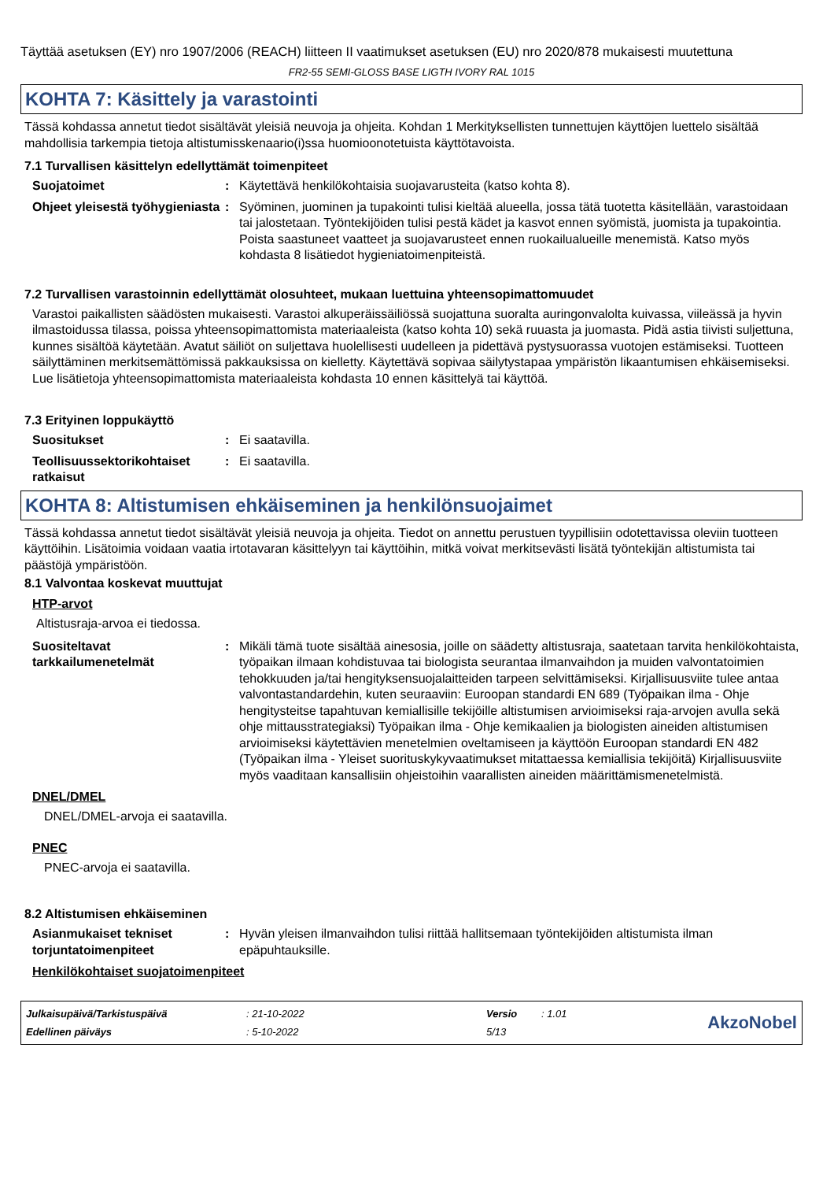Täyttää asetuksen (EY) nro 1907/2006 (REACH) liitteen II vaatimukset asetuksen (EU) nro 2020/878 mukaisesti muutettuna
FR2-55 SEMI-GLOSS BASE LIGTH IVORY RAL 1015
KOHTA 7: Käsittely ja varastointi
Tässä kohdassa annetut tiedot sisältävät yleisiä neuvoja ja ohjeita. Kohdan 1 Merkityksellisten tunnettujen käyttöjen luettelo sisältää mahdollisia tarkempia tietoja altistumisskenaario(i)ssa huomioonotetuista käyttötavoista.
7.1 Turvallisen käsittelyn edellyttämät toimenpiteet
Suojatoimet : Käytettävä henkilökohtaisia suojavarusteita (katso kohta 8).
Ohjeet yleisestä työhygieniasta
: Syöminen, juominen ja tupakointi tulisi kieltää alueella, jossa tätä tuotetta käsitellään, varastoidaan tai jalostetaan. Työntekijöiden tulisi pestä kädet ja kasvot ennen syömistä, juomista ja tupakointia. Poista saastuneet vaatteet ja suojavarusteet ennen ruokailualueille menemistä. Katso myös kohdasta 8 lisätiedot hygieniatoimenpiteistä.
7.2 Turvallisen varastoinnin edellyttämät olosuhteet, mukaan luettuina yhteensopimattomuudet
Varastoi paikallisten säädösten mukaisesti. Varastoi alkuperäissäiliössä suojattuna suoralta auringonvalolta kuivassa, viileässä ja hyvin ilmastoidussa tilassa, poissa yhteensopimattomista materiaaleista (katso kohta 10) sekä ruuasta ja juomasta. Pidä astia tiivisti suljettuna, kunnes sisältöä käytetään. Avatut säiliöt on suljettava huolellisesti uudelleen ja pidettävä pystysuorassa vuotojen estämiseksi. Tuotteen säilyttäminen merkitsemättömissä pakkauksissa on kielletty. Käytettävä sopivaa säilytystapaa ympäristön likaantumisen ehkäisemiseksi. Lue lisätietoja yhteensopimattomista materiaaleista kohdasta 10 ennen käsittelyä tai käyttöä.
7.3 Erityinen loppukäyttö
Suositukset : Ei saatavilla.
Teollisuussektorikohtaiset ratkaisut
: Ei saatavilla.
KOHTA 8: Altistumisen ehkäiseminen ja henkilönsuojaimet
Tässä kohdassa annetut tiedot sisältävät yleisiä neuvoja ja ohjeita. Tiedot on annettu perustuen tyypillisiin odotettavissa oleviin tuotteen käyttöihin. Lisätoimia voidaan vaatia irtotavaran käsittelyyn tai käyttöihin, mitkä voivat merkitsevästi lisätä työntekijän altistumista tai päästöjä ympäristöön.
8.1 Valvontaa koskevat muuttujat
HTP-arvot
Altistusraja-arvoa ei tiedossa.
Suositeltavat tarkkailumenetelmät
: Mikäli tämä tuote sisältää ainesosia, joille on säädetty altistusraja, saatetaan tarvita henkilökohtaista, työpaikan ilmaan kohdistuvaa tai biologista seurantaa ilmanvaihdon ja muiden valvontatoimien tehokkuuden ja/tai hengityksensuojalaitteiden tarpeen selvittämiseksi. Kirjallisuusviite tulee antaa valvontastandardehin, kuten seuraaviin: Euroopan standardi EN 689 (Työpaikan ilma - Ohje hengitysteitse tapahtuvan kemiallisille tekijöille altistumisen arvioimiseksi raja-arvojen avulla sekä ohje mittausstrategiaksi) Työpaikan ilma - Ohje kemikaalien ja biologisten aineiden altistumisen arvioimiseksi käytettävien menetelmien oveltamiseen ja käyttöön Euroopan standardi EN 482 (Työpaikan ilma - Yleiset suorituskykyvaatimukset mitattaessa kemiallisia tekijöitä) Kirjallisuusviite myös vaaditaan kansallisiin ohjeistoihin vaarallisten aineiden määrittämismenetelmistä.
DNEL/DMEL
DNEL/DMEL-arvoja ei saatavilla.
PNEC
PNEC-arvoja ei saatavilla.
8.2 Altistumisen ehkäiseminen
Asianmukaiset tekniset torjuntatoimenpiteet
: Hyvän yleisen ilmanvaihdon tulisi riittää hallitsemaan työntekijöiden altistumista ilman epäpuhtauksille.
Henkilökohtaiset suojatoimenpiteet
| Julkaisupäivä/Tarkistuspäivä | : 21-10-2022 | Versio | : 1.01 |
| Edellinen päiväys | : 5-10-2022 | 5/13 | |
AkzoNobel